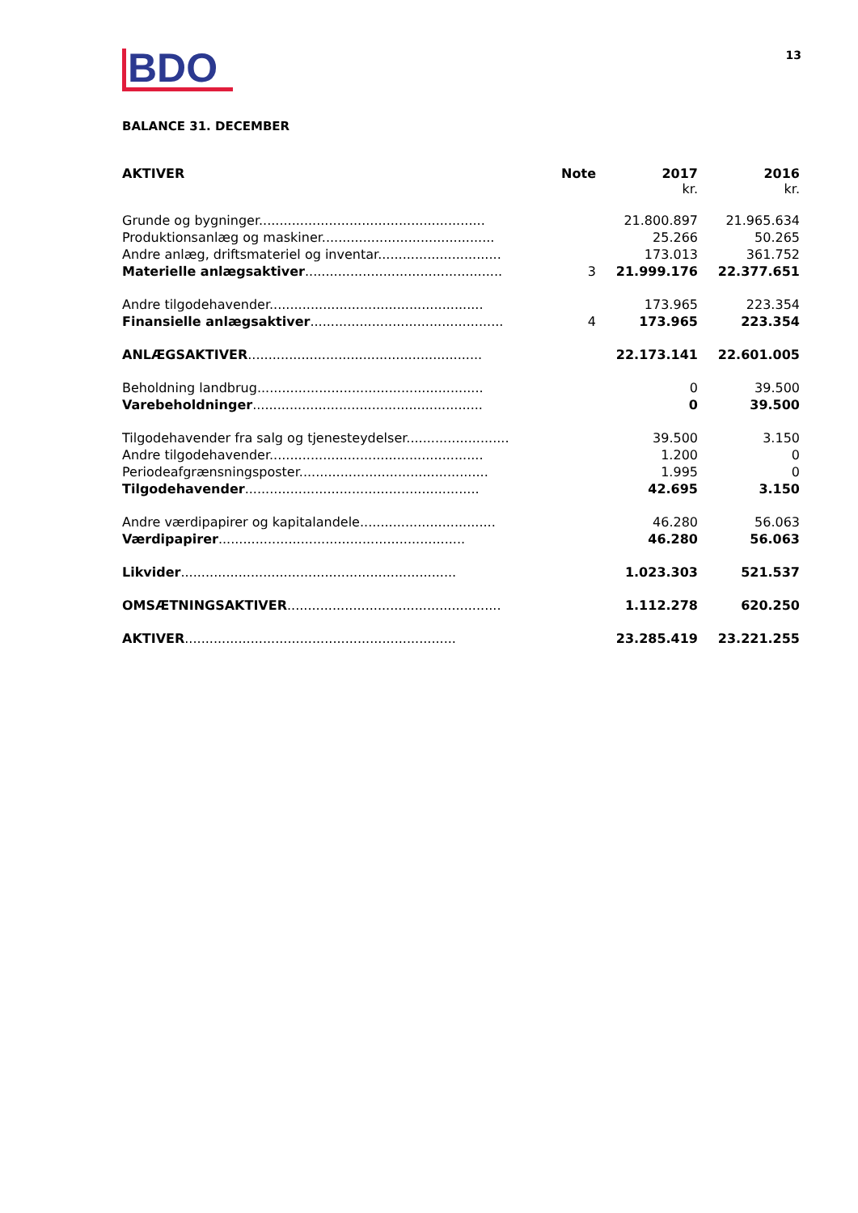BDO
13
BALANCE 31. DECEMBER
| AKTIVER | Note | 2017 kr. | 2016 kr. |
| --- | --- | --- | --- |
| Grunde og bygninger....................................................... | | 21.800.897 | 21.965.634 |
| Produktionsanlæg og maskiner.......................................... | | 25.266 | 50.265 |
| Andre anlæg, driftsmateriel og inventar.............................. | | 173.013 | 361.752 |
| Materielle anlægsaktiver ................................................ | 3 | 21.999.176 | 22.377.651 |
| Andre tilgodehavender.................................................... | | 173.965 | 223.354 |
| Finansielle anlægsaktiver ............................................... | 4 | 173.965 | 223.354 |
| ANLÆGSAKTIVER ......................................................... | | 22.173.141 | 22.601.005 |
| Beholdning landbrug....................................................... | | 0 | 39.500 |
| Varebeholdninger ........................................................ | | 0 | 39.500 |
| Tilgodehavender fra salg og tjenesteydelser......................... | | 39.500 | 3.150 |
| Andre tilgodehavender.................................................... | | 1.200 | 0 |
| Periodeafgrænsningsposter.............................................. | | 1.995 | 0 |
| Tilgodehavender ......................................................... | | 42.695 | 3.150 |
| Andre værdipapirer og kapitalandele................................. | | 46.280 | 56.063 |
| Værdipapirer ............................................................ | | 46.280 | 56.063 |
| Likvider ................................................................... | | 1.023.303 | 521.537 |
| OMSÆTNINGSAKTIVER .................................................... | | 1.112.278 | 620.250 |
| AKTIVER .................................................................. | | 23.285.419 | 23.221.255 |